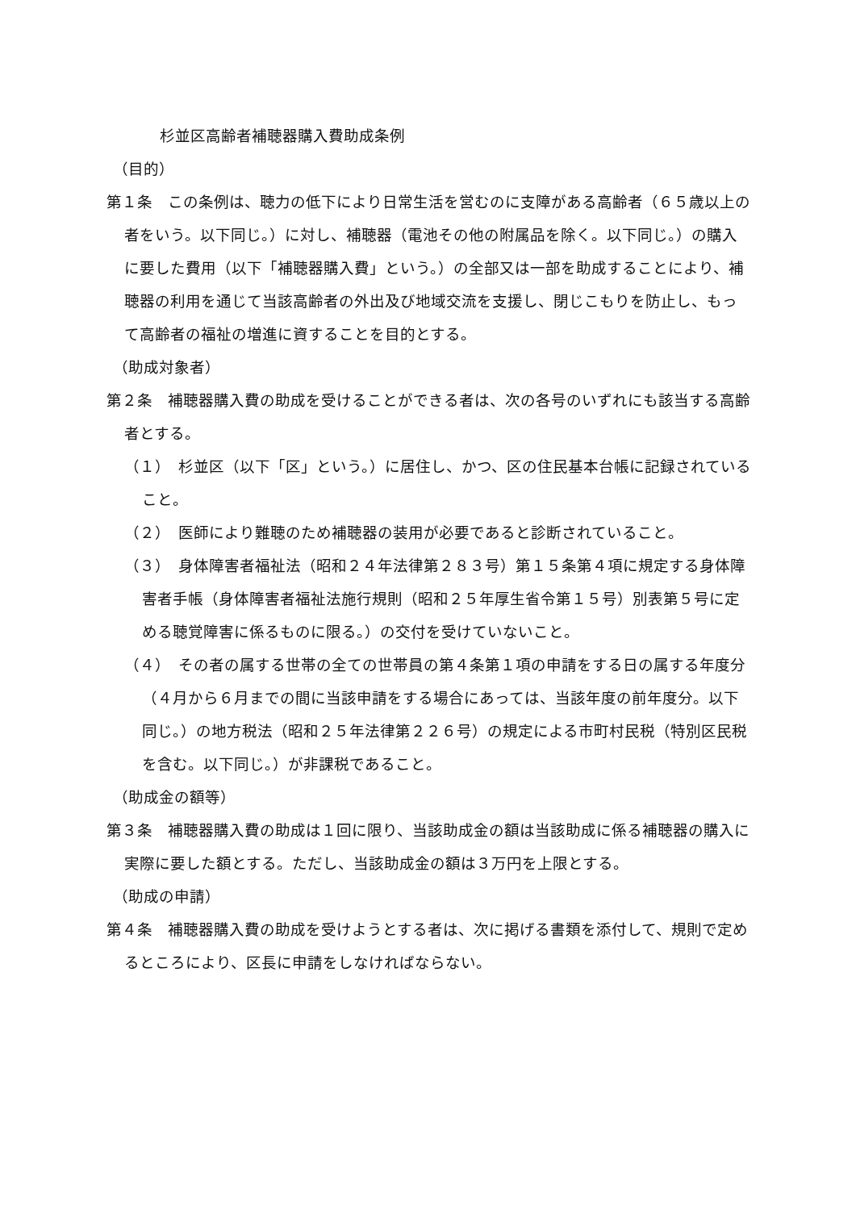杉並区高齢者補聴器購入費助成条例
（目的）
第１条　この条例は、聴力の低下により日常生活を営むのに支障がある高齢者（６５歳以上の者をいう。以下同じ。）に対し、補聴器（電池その他の附属品を除く。以下同じ。）の購入に要した費用（以下「補聴器購入費」という。）の全部又は一部を助成することにより、補聴器の利用を通じて当該高齢者の外出及び地域交流を支援し、閉じこもりを防止し、もって高齢者の福祉の増進に資することを目的とする。
（助成対象者）
第２条　補聴器購入費の助成を受けることができる者は、次の各号のいずれにも該当する高齢者とする。
（１）　杉並区（以下「区」という。）に居住し、かつ、区の住民基本台帳に記録されていること。
（２）　医師により難聴のため補聴器の装用が必要であると診断されていること。
（３）　身体障害者福祉法（昭和２４年法律第２８３号）第１５条第４項に規定する身体障害者手帳（身体障害者福祉法施行規則（昭和２５年厚生省令第１５号）別表第５号に定める聴覚障害に係るものに限る。）の交付を受けていないこと。
（４）　その者の属する世帯の全ての世帯員の第４条第１項の申請をする日の属する年度分（４月から６月までの間に当該申請をする場合にあっては、当該年度の前年度分。以下同じ。）の地方税法（昭和２５年法律第２２６号）の規定による市町村民税（特別区民税を含む。以下同じ。）が非課税であること。
（助成金の額等）
第３条　補聴器購入費の助成は１回に限り、当該助成金の額は当該助成に係る補聴器の購入に実際に要した額とする。ただし、当該助成金の額は３万円を上限とする。
（助成の申請）
第４条　補聴器購入費の助成を受けようとする者は、次に掲げる書類を添付して、規則で定めるところにより、区長に申請をしなければならない。